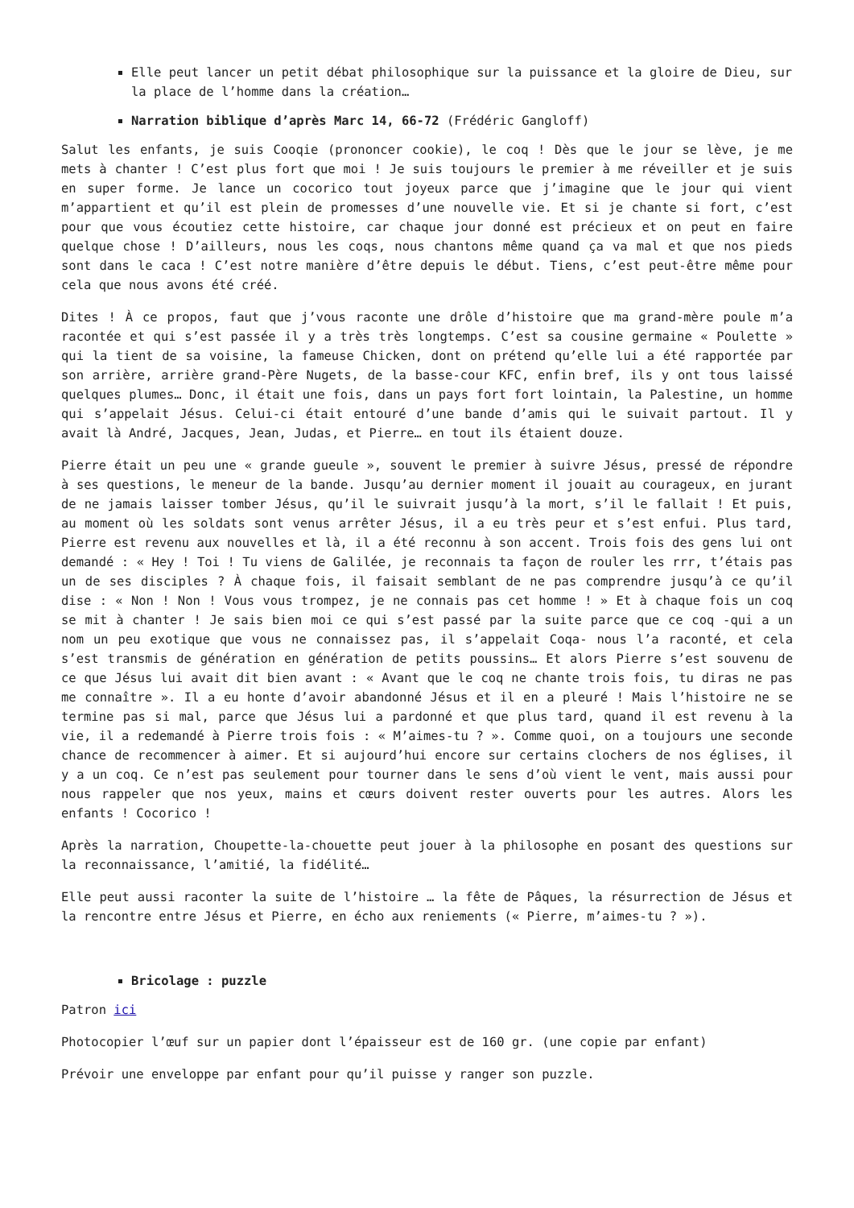Elle peut lancer un petit débat philosophique sur la puissance et la gloire de Dieu, sur la place de l’homme dans la création…
Narration biblique d’après Marc 14, 66-72 (Frédéric Gangloff)
Salut les enfants, je suis Cooqie (prononcer cookie), le coq ! Dès que le jour se lève, je me mets à chanter ! C’est plus fort que moi ! Je suis toujours le premier à me réveiller et je suis en super forme. Je lance un cocorico tout joyeux parce que j’imagine que le jour qui vient m’appartient et qu’il est plein de promesses d’une nouvelle vie. Et si je chante si fort, c’est pour que vous écoutiez cette histoire, car chaque jour donné est précieux et on peut en faire quelque chose ! D’ailleurs, nous les coqs, nous chantons même quand ça va mal et que nos pieds sont dans le caca ! C’est notre manière d’être depuis le début. Tiens, c’est peut-être même pour cela que nous avons été créé.
Dites ! À ce propos, faut que j’vous raconte une drôle d’histoire que ma grand-mère poule m’a racontée et qui s’est passée il y a très très longtemps. C’est sa cousine germaine « Poulette » qui la tient de sa voisine, la fameuse Chicken, dont on prétend qu’elle lui a été rapportée par son arrière, arrière grand-Père Nugets, de la basse-cour KFC, enfin bref, ils y ont tous laissé quelques plumes… Donc, il était une fois, dans un pays fort fort lointain, la Palestine, un homme qui s’appelait Jésus. Celui-ci était entouré d’une bande d’amis qui le suivait partout. Il y avait là André, Jacques, Jean, Judas, et Pierre… en tout ils étaient douze.
Pierre était un peu une « grande gueule », souvent le premier à suivre Jésus, pressé de répondre à ses questions, le meneur de la bande. Jusqu’au dernier moment il jouait au courageux, en jurant de ne jamais laisser tomber Jésus, qu’il le suivrait jusqu’à la mort, s’il le fallait ! Et puis, au moment où les soldats sont venus arrêter Jésus, il a eu très peur et s’est enfui. Plus tard, Pierre est revenu aux nouvelles et là, il a été reconnu à son accent. Trois fois des gens lui ont demandé : « Hey ! Toi ! Tu viens de Galilée, je reconnais ta façon de rouler les rrr, t’étais pas un de ses disciples ? À chaque fois, il faisait semblant de ne pas comprendre jusqu’à ce qu’il dise : « Non ! Non ! Vous vous trompez, je ne connais pas cet homme ! » Et à chaque fois un coq se mit à chanter ! Je sais bien moi ce qui s’est passé par la suite parce que ce coq -qui a un nom un peu exotique que vous ne connaissez pas, il s’appelait Coqa- nous l’a raconté, et cela s’est transmis de génération en génération de petits poussins… Et alors Pierre s’est souvenu de ce que Jésus lui avait dit bien avant : « Avant que le coq ne chante trois fois, tu diras ne pas me connaître ». Il a eu honte d’avoir abandonné Jésus et il en a pleuré ! Mais l’histoire ne se termine pas si mal, parce que Jésus lui a pardonné et que plus tard, quand il est revenu à la vie, il a redemandé à Pierre trois fois : « M’aimes-tu ? ». Comme quoi, on a toujours une seconde chance de recommencer à aimer. Et si aujourd’hui encore sur certains clochers de nos églises, il y a un coq. Ce n’est pas seulement pour tourner dans le sens d’où vient le vent, mais aussi pour nous rappeler que nos yeux, mains et cœurs doivent rester ouverts pour les autres. Alors les enfants ! Cocorico !
Après la narration, Choupette-la-chouette peut jouer à la philosophe en posant des questions sur la reconnaissance, l’amitié, la fidélité…
Elle peut aussi raconter la suite de l’histoire … la fête de Pâques, la résurrection de Jésus et la rencontre entre Jésus et Pierre, en écho aux reniements (« Pierre, m’aimes-tu ? »).
Bricolage : puzzle
Patron ici
Photocopier l’œuf sur un papier dont l’épaisseur est de 160 gr. (une copie par enfant)
Prévoir une enveloppe par enfant pour qu’il puisse y ranger son puzzle.